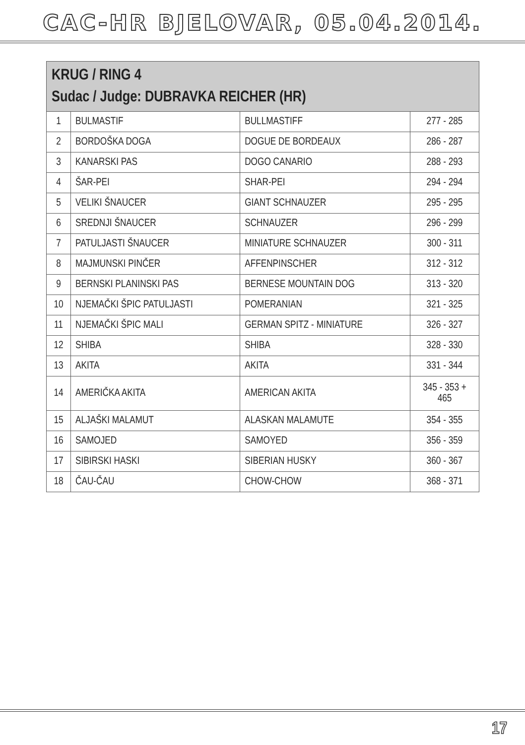CAC-HR BJELOVAR, 05.04.2014.
| KRUG / RING 4 Sudac / Judge: DUBRAVKA REICHER (HR) | | | |
| --- | --- | --- | --- |
| 1 | BULMASTIF | BULLMASTIFF | 277 - 285 |
| 2 | BORDOŠKA DOGA | DOGUE DE BORDEAUX | 286 - 287 |
| 3 | KANARSKI PAS | DOGO CANARIO | 288 - 293 |
| 4 | ŠAR-PEI | SHAR-PEI | 294 - 294 |
| 5 | VELIKI ŠNAUCER | GIANT SCHNAUZER | 295 - 295 |
| 6 | SREDNJI ŠNAUCER | SCHNAUZER | 296 - 299 |
| 7 | PATULJASTI ŠNAUCER | MINIATURE SCHNAUZER | 300 - 311 |
| 8 | MAJMUNSKI PINČER | AFFENPINSCHER | 312 - 312 |
| 9 | BERNSKI PLANINSKI PAS | BERNESE MOUNTAIN DOG | 313 - 320 |
| 10 | NJEMAČKI ŠPIC PATULJASTI | POMERANIAN | 321 - 325 |
| 11 | NJEMAČKI ŠPIC MALI | GERMAN SPITZ - MINIATURE | 326 - 327 |
| 12 | SHIBA | SHIBA | 328 - 330 |
| 13 | AKITA | AKITA | 331 - 344 |
| 14 | AMERIČKA AKITA | AMERICAN AKITA | 345 - 353 + 465 |
| 15 | ALJAŠKI MALAMUT | ALASKAN MALAMUTE | 354 - 355 |
| 16 | SAMOJED | SAMOYED | 356 - 359 |
| 17 | SIBIRSKI HASKI | SIBERIAN HUSKY | 360 - 367 |
| 18 | ČAU-ČAU | CHOW-CHOW | 368 - 371 |
17